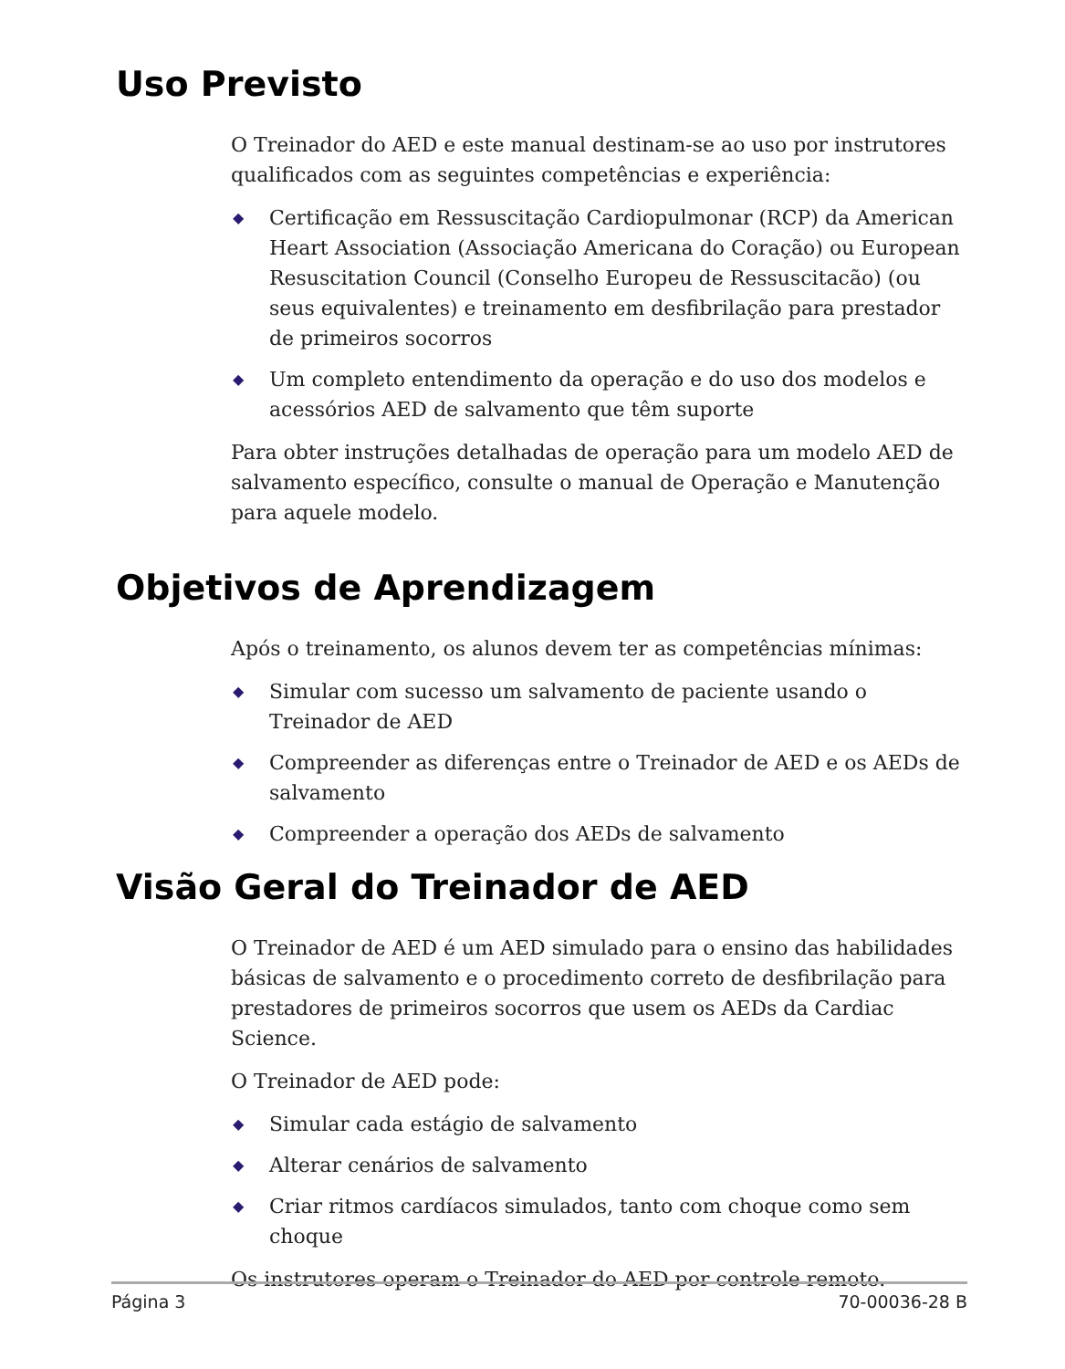Uso Previsto
O Treinador do AED e este manual destinam-se ao uso por instrutores qualificados com as seguintes competências e experiência:
◆ Certificação em Ressuscitação Cardiopulmonar (RCP) da American Heart Association (Associação Americana do Coração) ou European Resuscitation Council (Conselho Europeu de Ressuscitacão) (ou seus equivalentes) e treinamento em desfibrilação para prestador de primeiros socorros
◆ Um completo entendimento da operação e do uso dos modelos e acessórios AED de salvamento que têm suporte
Para obter instruções detalhadas de operação para um modelo AED de salvamento específico, consulte o manual de Operação e Manutenção para aquele modelo.
Objetivos de Aprendizagem
Após o treinamento, os alunos devem ter as competências mínimas:
◆ Simular com sucesso um salvamento de paciente usando o Treinador de AED
◆ Compreender as diferenças entre o Treinador de AED e os AEDs de salvamento
◆ Compreender a operação dos AEDs de salvamento
Visão Geral do Treinador de AED
O Treinador de AED é um AED simulado para o ensino das habilidades básicas de salvamento e o procedimento correto de desfibrilação para prestadores de primeiros socorros que usem os AEDs da Cardiac Science.
O Treinador de AED pode:
◆ Simular cada estágio de salvamento
◆ Alterar cenários de salvamento
◆ Criar ritmos cardíacos simulados, tanto com choque como sem choque
Os instrutores operam o Treinador do AED por controle remoto.
Página 3 70-00036-28 B